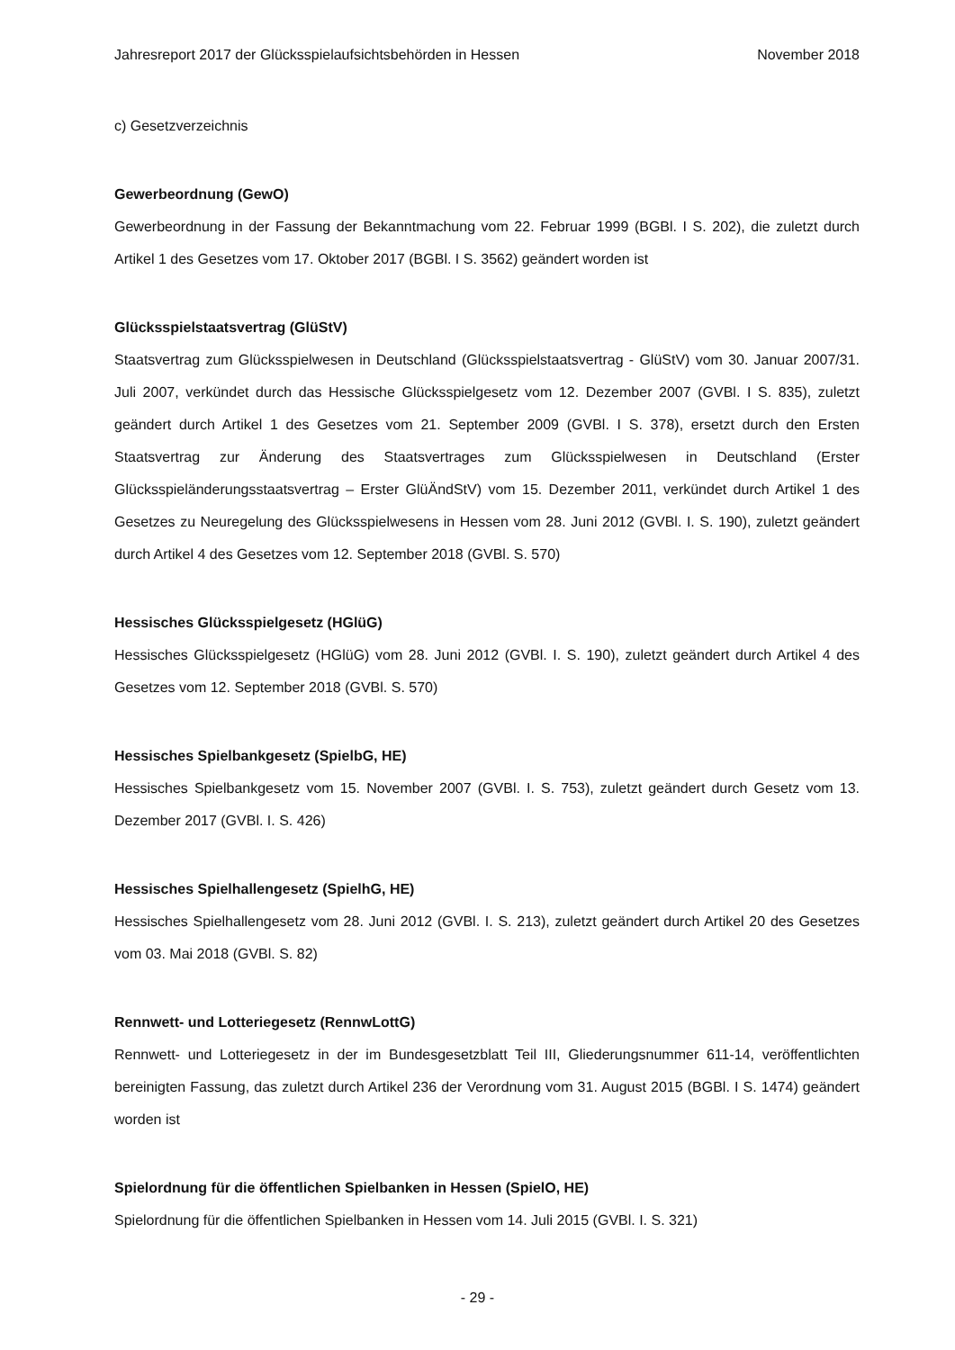Jahresreport 2017 der Glücksspielaufsichtsbehörden in Hessen November 2018
c) Gesetzverzeichnis
Gewerbeordnung (GewO)
Gewerbeordnung in der Fassung der Bekanntmachung vom 22. Februar 1999 (BGBl. I S. 202), die zuletzt durch Artikel 1 des Gesetzes vom 17. Oktober 2017 (BGBl. I S. 3562) geändert worden ist
Glücksspielstaatsvertrag (GlüStV)
Staatsvertrag zum Glücksspielwesen in Deutschland (Glücksspielstaatsvertrag - GlüStV) vom 30. Januar 2007/31. Juli 2007, verkündet durch das Hessische Glücksspielgesetz vom 12. Dezember 2007 (GVBl. I S. 835), zuletzt geändert durch Artikel 1 des Gesetzes vom 21. September 2009 (GVBl. I S. 378), ersetzt durch den Ersten Staatsvertrag zur Änderung des Staatsvertrages zum Glücksspielwesen in Deutschland (Erster Glücksspieländerungsstaatsvertrag – Erster GlüÄndStV) vom 15. Dezember 2011, verkündet durch Artikel 1 des Gesetzes zu Neuregelung des Glücksspielwesens in Hessen vom 28. Juni 2012 (GVBl. I. S. 190), zuletzt geändert durch Artikel 4 des Gesetzes vom 12. September 2018 (GVBl. S. 570)
Hessisches Glücksspielgesetz (HGlüG)
Hessisches Glücksspielgesetz (HGlüG) vom 28. Juni 2012 (GVBl. I. S. 190), zuletzt geändert durch Artikel 4 des Gesetzes vom 12. September 2018 (GVBl. S. 570)
Hessisches Spielbankgesetz (SpielbG, HE)
Hessisches Spielbankgesetz vom 15. November 2007 (GVBl. I. S. 753), zuletzt geändert durch Gesetz vom 13. Dezember 2017 (GVBl. I. S. 426)
Hessisches Spielhallengesetz (SpielhG, HE)
Hessisches Spielhallengesetz vom 28. Juni 2012 (GVBl. I. S. 213), zuletzt geändert durch Artikel 20 des Gesetzes vom 03. Mai 2018 (GVBl. S. 82)
Rennwett- und Lotteriegesetz (RennwLottG)
Rennwett- und Lotteriegesetz in der im Bundesgesetzblatt Teil III, Gliederungsnummer 611-14, veröffentlichten bereinigten Fassung, das zuletzt durch Artikel 236 der Verordnung vom 31. August 2015 (BGBl. I S. 1474) geändert worden ist
Spielordnung für die öffentlichen Spielbanken in Hessen (SpielO, HE)
Spielordnung für die öffentlichen Spielbanken in Hessen vom 14. Juli 2015 (GVBl. I. S. 321)
- 29 -